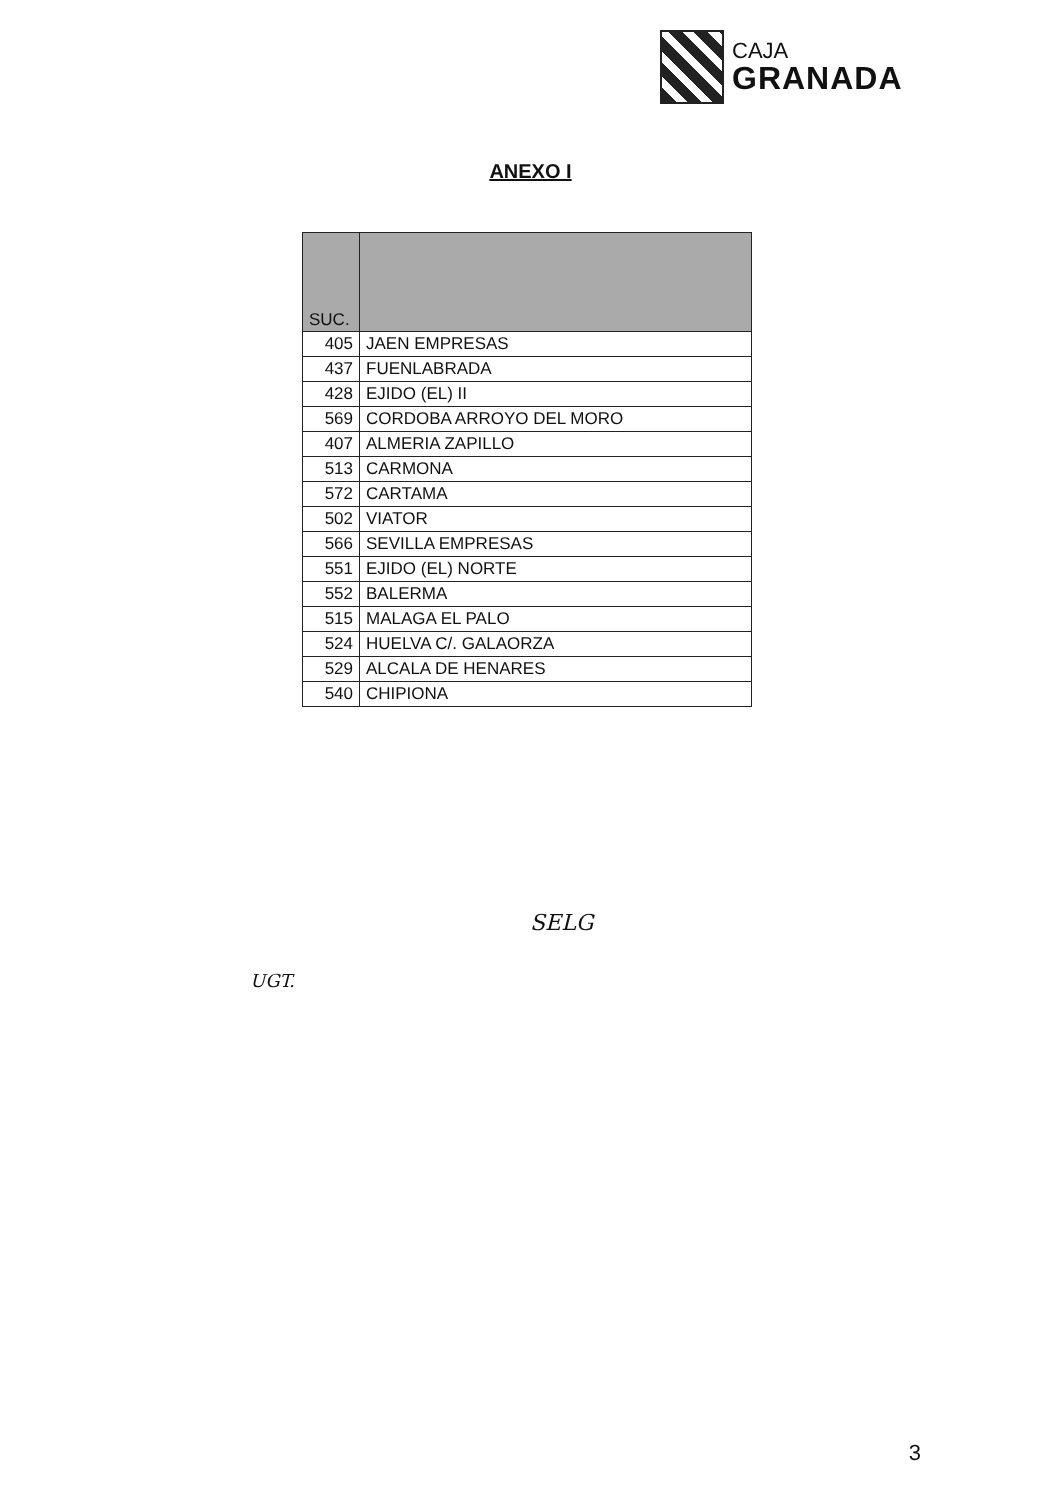CAJA
GRANADA
ANEXO I
| SUC. | |
| --- | --- |
| 405 | JAEN EMPRESAS |
| 437 | FUENLABRADA |
| 428 | EJIDO (EL) II |
| 569 | CORDOBA ARROYO DEL MORO |
| 407 | ALMERIA ZAPILLO |
| 513 | CARMONA |
| 572 | CARTAMA |
| 502 | VIATOR |
| 566 | SEVILLA EMPRESAS |
| 551 | EJIDO (EL) NORTE |
| 552 | BALERMA |
| 515 | MALAGA EL PALO |
| 524 | HUELVA C/. GALAORZA |
| 529 | ALCALA DE HENARES |
| 540 | CHIPIONA |
SELG
UGT.
3